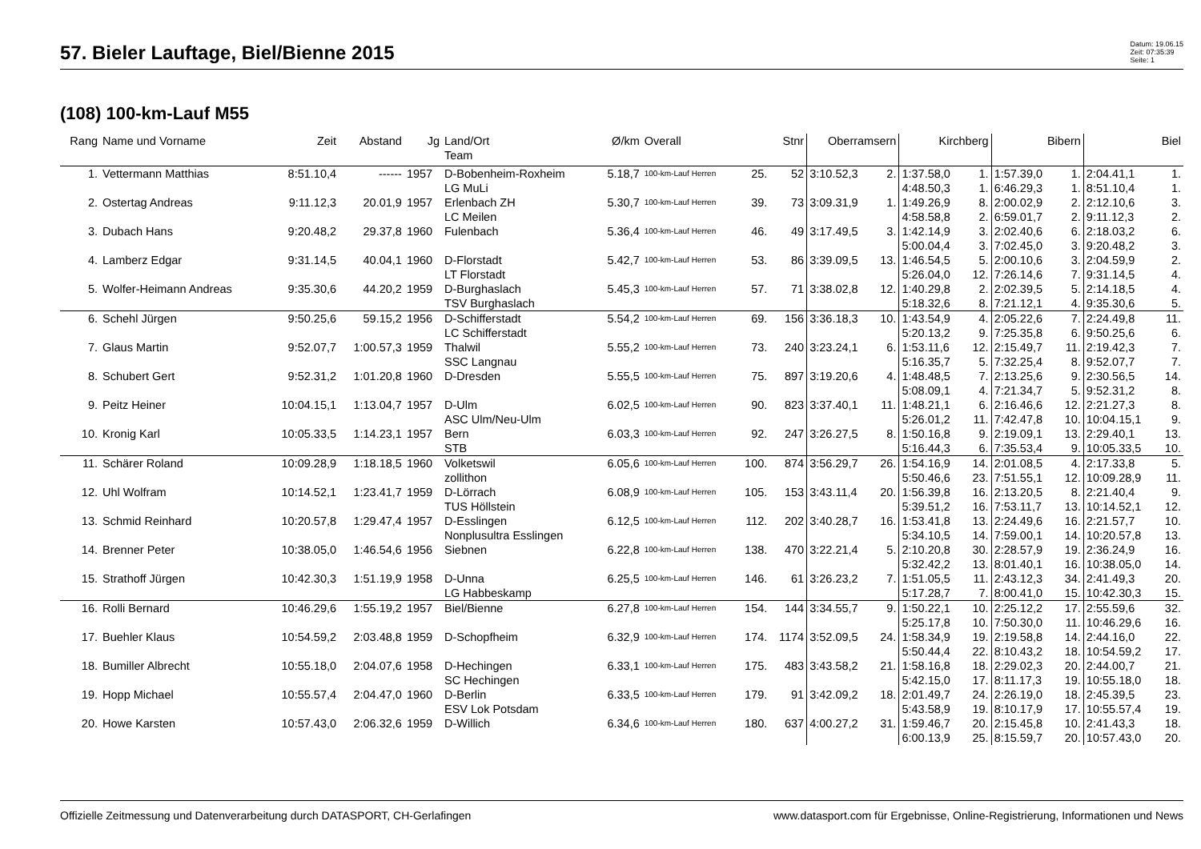57. Bieler Lauftage, Biel/Bienne 2015
Datum: 19.06.15
Zeit: 07:35:39
Seite: 1
(108) 100-km-Lauf M55
| Rang | Name und Vorname | Zeit | Abstand | Jg | Land/Ort Team | Ø/km | Overall | | Stnr | Oberramsern | | Kirchberg | | Bibern | | Biel | |
| --- | --- | --- | --- | --- | --- | --- | --- | --- | --- | --- | --- | --- | --- | --- | --- | --- | --- |
| 1. | Vettermann Matthias | 8:51.10,4 | ------ | 1957 | D-Bobenheim-Roxheim LG MuLi | 5.18,7 | 100-km-Lauf Herren | 25. | 52 | 3:10.52,3 | 2. | 1:37.58,0 4:48.50,3 | 1. 1. | 1:57.39,0 6:46.29,3 | 1. 1. | 2:04.41,1 8:51.10,4 | 1. 1. |
| 2. | Ostertag Andreas | 9:11.12,3 | 20.01,9 | 1957 | Erlenbach ZH LC Meilen | 5.30,7 | 100-km-Lauf Herren | 39. | 73 | 3:09.31,9 | 1. | 1:49.26,9 4:58.58,8 | 8. 2. | 2:00.02,9 6:59.01,7 | 2. 2. | 2:12.10,6 9:11.12,3 | 3. 2. |
| 3. | Dubach Hans | 9:20.48,2 | 29.37,8 | 1960 | Fulenbach | 5.36,4 | 100-km-Lauf Herren | 46. | 49 | 3:17.49,5 | 3. | 1:42.14,9 5:00.04,4 | 3. 3. | 2:02.40,6 7:02.45,0 | 6. 3. | 2:18.03,2 9:20.48,2 | 6. 3. |
| 4. | Lamberz Edgar | 9:31.14,5 | 40.04,1 | 1960 | D-Florstadt LT Florstadt | 5.42,7 | 100-km-Lauf Herren | 53. | 86 | 3:39.09,5 | 13. | 1:46.54,5 5:26.04,0 | 5. 12. | 2:00.10,6 7:26.14,6 | 3. 7. | 2:04.59,9 9:31.14,5 | 2. 4. |
| 5. | Wolfer-Heimann Andreas | 9:35.30,6 | 44.20,2 | 1959 | D-Burghaslach TSV Burghaslach | 5.45,3 | 100-km-Lauf Herren | 57. | 71 | 3:38.02,8 | 12. | 1:40.29,8 5:18.32,6 | 2. 8. | 2:02.39,5 7:21.12,1 | 5. 4. | 2:14.18,5 9:35.30,6 | 4. 5. |
| 6. | Schehl Jürgen | 9:50.25,6 | 59.15,2 | 1956 | D-Schifferstadt LC Schifferstadt | 5.54,2 | 100-km-Lauf Herren | 69. | 156 | 3:36.18,3 | 10. | 1:43.54,9 5:20.13,2 | 4. 9. | 2:05.22,6 7:25.35,8 | 7. 6. | 2:24.49,8 9:50.25,6 | 11. 6. |
| 7. | Glaus Martin | 9:52.07,7 | 1:00.57,3 | 1959 | Thalwil SSC Langnau | 5.55,2 | 100-km-Lauf Herren | 73. | 240 | 3:23.24,1 | 6. | 1:53.11,6 5:16.35,7 | 12. 5. | 2:15.49,7 7:32.25,4 | 11. 8. | 2:19.42,3 9:52.07,7 | 7. 7. |
| 8. | Schubert Gert | 9:52.31,2 | 1:01.20,8 | 1960 | D-Dresden | 5.55,5 | 100-km-Lauf Herren | 75. | 897 | 3:19.20,6 | 4. | 1:48.48,5 5:08.09,1 | 7. 4. | 2:13.25,6 7:21.34,7 | 9. 5. | 2:30.56,5 9:52.31,2 | 14. 8. |
| 9. | Peitz Heiner | 10:04.15,1 | 1:13.04,7 | 1957 | D-Ulm ASC Ulm/Neu-Ulm | 6.02,5 | 100-km-Lauf Herren | 90. | 823 | 3:37.40,1 | 11. | 1:48.21,1 5:26.01,2 | 6. 11. | 2:16.46,6 7:42.47,8 | 12. 10. | 2:21.27,3 10:04.15,1 | 8. 9. |
| 10. | Kronig Karl | 10:05.33,5 | 1:14.23,1 | 1957 | Bern STB | 6.03,3 | 100-km-Lauf Herren | 92. | 247 | 3:26.27,5 | 8. | 1:50.16,8 5:16.44,3 | 9. 6. | 2:19.09,1 7:35.53,4 | 13. 9. | 2:29.40,1 10:05.33,5 | 13. 10. |
| 11. | Schärer Roland | 10:09.28,9 | 1:18.18,5 | 1960 | Volketswil zollithon | 6.05,6 | 100-km-Lauf Herren | 100. | 874 | 3:56.29,7 | 26. | 1:54.16,9 5:50.46,6 | 14. 23. | 2:01.08,5 7:51.55,1 | 4. 12. | 2:17.33,8 10:09.28,9 | 5. 11. |
| 12. | Uhl Wolfram | 10:14.52,1 | 1:23.41,7 | 1959 | D-Lörrach TUS Höllstein | 6.08,9 | 100-km-Lauf Herren | 105. | 153 | 3:43.11,4 | 20. | 1:56.39,8 5:39.51,2 | 16. 16. | 2:13.20,5 7:53.11,7 | 8. 13. | 2:21.40,4 10:14.52,1 | 9. 12. |
| 13. | Schmid Reinhard | 10:20.57,8 | 1:29.47,4 | 1957 | D-Esslingen Nonplusultra Esslingen | 6.12,5 | 100-km-Lauf Herren | 112. | 202 | 3:40.28,7 | 16. | 1:53.41,8 5:34.10,5 | 13. 14. | 2:24.49,6 7:59.00,1 | 16. 14. | 2:21.57,7 10:20.57,8 | 10. 13. |
| 14. | Brenner Peter | 10:38.05,0 | 1:46.54,6 | 1956 | Siebnen | 6.22,8 | 100-km-Lauf Herren | 138. | 470 | 3:22.21,4 | 5. | 2:10.20,8 5:32.42,2 | 30. 13. | 2:28.57,9 8:01.40,1 | 19. 16. | 2:36.24,9 10:38.05,0 | 16. 14. |
| 15. | Strathoff Jürgen | 10:42.30,3 | 1:51.19,9 | 1958 | D-Unna LG Habbeskamp | 6.25,5 | 100-km-Lauf Herren | 146. | 61 | 3:26.23,2 | 7. | 1:51.05,5 5:17.28,7 | 11. 7. | 2:43.12,3 8:00.41,0 | 34. 15. | 2:41.49,3 10:42.30,3 | 20. 15. |
| 16. | Rolli Bernard | 10:46.29,6 | 1:55.19,2 | 1957 | Biel/Bienne | 6.27,8 | 100-km-Lauf Herren | 154. | 144 | 3:34.55,7 | 9. | 1:50.22,1 5:25.17,8 | 10. 10. | 2:25.12,2 7:50.30,0 | 17. 11. | 2:55.59,6 10:46.29,6 | 32. 16. |
| 17. | Buehler Klaus | 10:54.59,2 | 2:03.48,8 | 1959 | D-Schopfheim | 6.32,9 | 100-km-Lauf Herren | 174. | 1174 | 3:52.09,5 | 24. | 1:58.34,9 5:50.44,4 | 19. 22. | 2:19.58,8 8:10.43,2 | 14. 18. | 2:44.16,0 10:54.59,2 | 22. 17. |
| 18. | Bumiller Albrecht | 10:55.18,0 | 2:04.07,6 | 1958 | D-Hechingen SC Hechingen | 6.33,1 | 100-km-Lauf Herren | 175. | 483 | 3:43.58,2 | 21. | 1:58.16,8 5:42.15,0 | 18. 17. | 2:29.02,3 8:11.17,3 | 20. 19. | 2:44.00,7 10:55.18,0 | 21. 18. |
| 19. | Hopp Michael | 10:55.57,4 | 2:04.47,0 | 1960 | D-Berlin ESV Lok Potsdam | 6.33,5 | 100-km-Lauf Herren | 179. | 91 | 3:42.09,2 | 18. | 2:01.49,7 5:43.58,9 | 24. 19. | 2:26.19,0 8:10.17,9 | 18. 17. | 2:45.39,5 10:55.57,4 | 23. 19. |
| 20. | Howe Karsten | 10:57.43,0 | 2:06.32,6 | 1959 | D-Willich | 6.34,6 | 100-km-Lauf Herren | 180. | 637 | 4:00.27,2 | 31. | 1:59.46,7 6:00.13,9 | 20. 25. | 2:15.45,8 8:15.59,7 | 10. 20. | 2:41.43,3 10:57.43,0 | 18. 20. |
Offizielle Zeitmessung und Datenverarbeitung durch DATASPORT, CH-Gerlafingen www.datasport.com für Ergebnisse, Online-Registrierung, Informationen und News